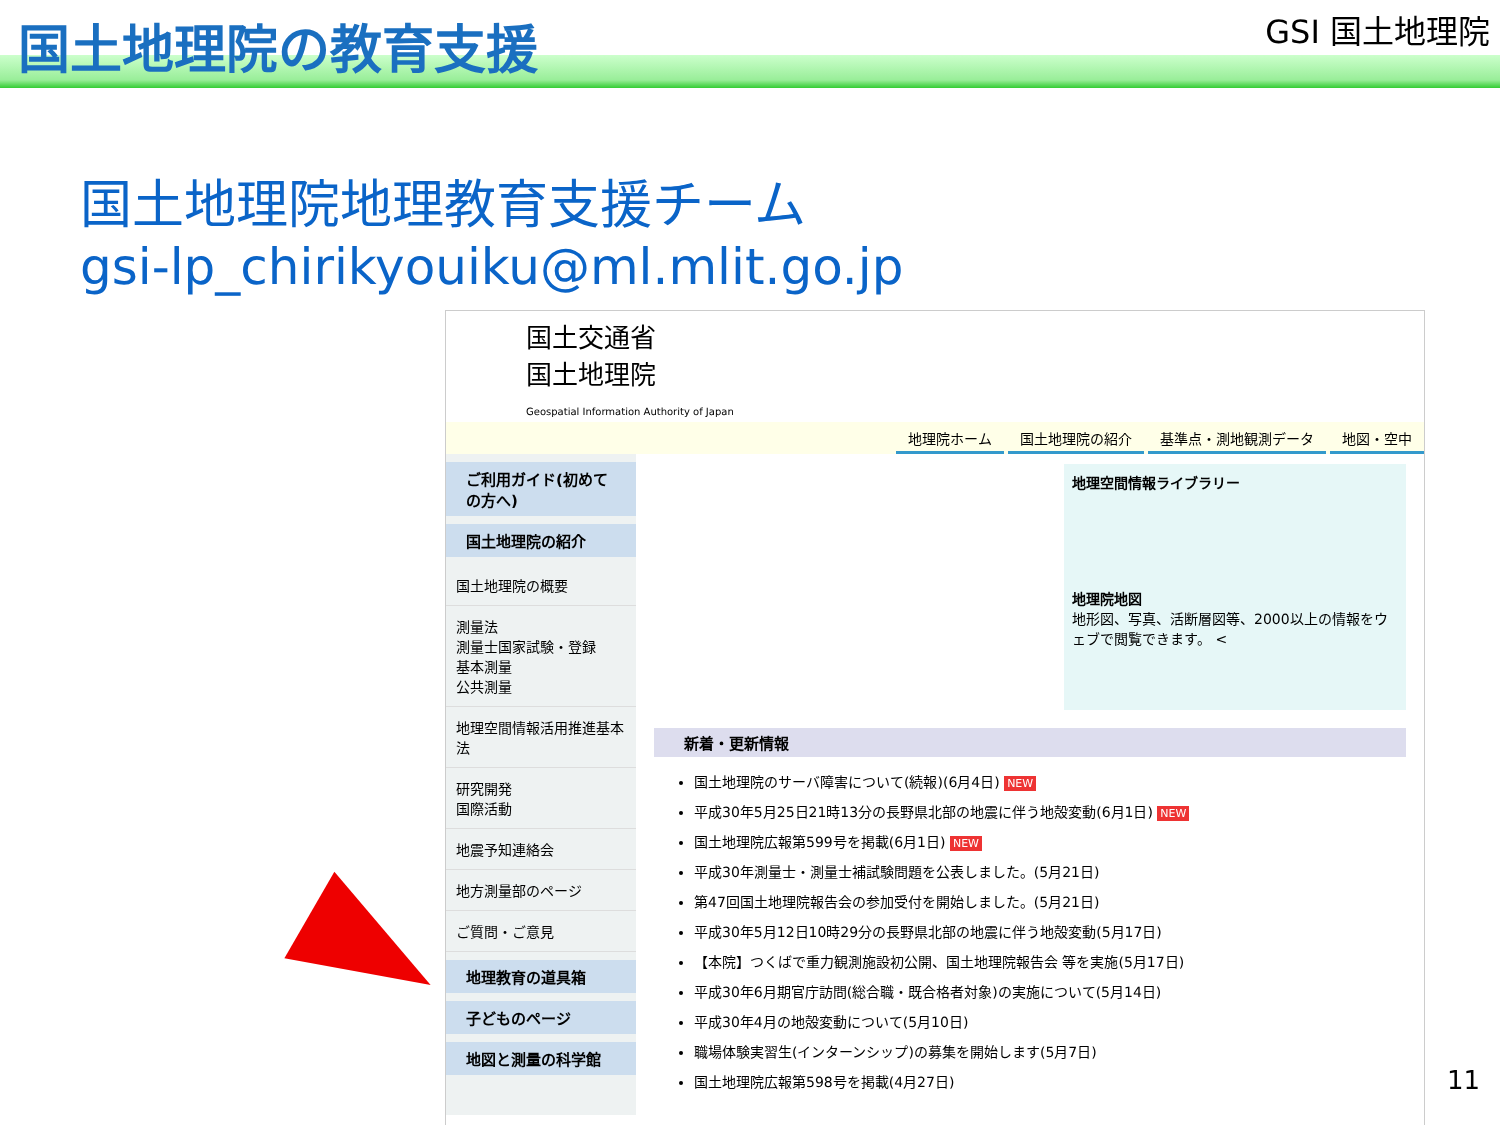国土地理院の教育支援
GSI 国土地理院
国土地理院地理教育支援チーム
gsi-lp_chirikyouiku@ml.mlit.go.jp
国土交通省
国土地理院
Geospatial Information Authority of Japan
地理院ホーム 国土地理院の紹介 基準点・測地観測データ 地図・空中
ご利用ガイド(初めての方へ)
国土地理院の紹介
国土地理院の概要
測量法
測量士国家試験・登録
基本測量
公共測量
地理空間情報活用推進基本法
研究開発
国際活動
地震予知連絡会
地方測量部のページ
ご質問・ご意見
地理教育の道具箱
子どものページ
地図と測量の科学館
地理空間情報ライブラリー
地理院地図
地形図、写真、活断層図等、2000以上の情報をウェブで閲覧できます。 <
新着・更新情報
国土地理院のサーバ障害について(続報)(6月4日) NEW
平成30年5月25日21時13分の長野県北部の地震に伴う地殻変動(6月1日) NEW
国土地理院広報第599号を掲載(6月1日) NEW
平成30年測量士・測量士補試験問題を公表しました。(5月21日)
第47回国土地理院報告会の参加受付を開始しました。(5月21日)
平成30年5月12日10時29分の長野県北部の地震に伴う地殻変動(5月17日)
【本院】つくばで重力観測施設初公開、国土地理院報告会 等を実施(5月17日)
平成30年6月期官庁訪問(総合職・既合格者対象)の実施について(5月14日)
平成30年4月の地殻変動について(5月10日)
職場体験実習生(インターンシップ)の募集を開始します(5月7日)
国土地理院広報第598号を掲載(4月27日)
11